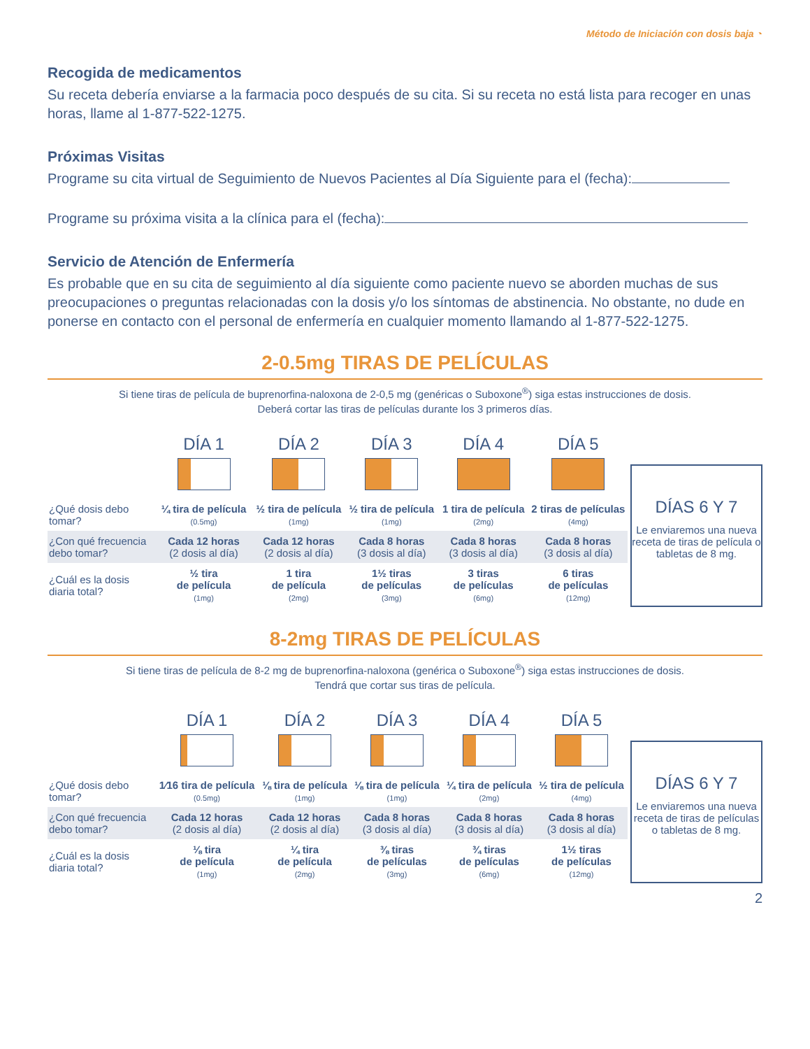Método de Iniciación con dosis baja ◔
Recogida de medicamentos
Su receta debería enviarse a la farmacia poco después de su cita. Si su receta no está lista para recoger en unas horas, llame al 1-877-522-1275.
Próximas Visitas
Programe su cita virtual de Seguimiento de Nuevos Pacientes al Día Siguiente para el (fecha):
Programe su próxima visita a la clínica para el (fecha):
Servicio de Atención de Enfermería
Es probable que en su cita de seguimiento al día siguiente como paciente nuevo se aborden muchas de sus preocupaciones o preguntas relacionadas con la dosis y/o los síntomas de abstinencia. No obstante, no dude en ponerse en contacto con el personal de enfermería en cualquier momento llamando al 1-877-522-1275.
2-0.5mg TIRAS DE PELÍCULAS
Si tiene tiras de película de buprenorfina-naloxona de 2-0,5 mg (genéricas o Suboxone<sup>®</sup>) siga estas instrucciones de dosis.
Deberá cortar las tiras de películas durante los 3 primeros días.
| | DÍA 1 | DÍA 2 | DÍA 3 | DÍA 4 | DÍA 5 |
| --- | --- | --- | --- | --- | --- |
| ¿Qué dosis debo tomar? | ¼ tira de película (0.5mg) | ½ tira de película (1mg) | ½ tira de película (1mg) | 1 tira de película (2mg) | 2 tiras de películas (4mg) |
| ¿Con qué frecuencia debo tomar? | Cada 12 horas (2 dosis al día) | Cada 12 horas (2 dosis al día) | Cada 8 horas (3 dosis al día) | Cada 8 horas (3 dosis al día) | Cada 8 horas (3 dosis al día) |
| ¿Cuál es la dosis diaria total? | ½ tira de película (1mg) | 1 tira de película (2mg) | 1½ tiras de películas (3mg) | 3 tiras de películas (6mg) | 6 tiras de películas (12mg) |
DÍAS 6 Y 7
Le enviaremos una nueva receta de tiras de película o tabletas de 8 mg.
8-2mg TIRAS DE PELÍCULAS
Si tiene tiras de película de 8-2 mg de buprenorfina-naloxona (genérica o Suboxone<sup>®</sup>) siga estas instrucciones de dosis.
Tendrá que cortar sus tiras de película.
| | DÍA 1 | DÍA 2 | DÍA 3 | DÍA 4 | DÍA 5 |
| --- | --- | --- | --- | --- | --- |
| ¿Qué dosis debo tomar? | 1⁄16 tira de película (0.5mg) | ⅛ tira de película (1mg) | ⅛ tira de película (1mg) | ¼ tira de película (2mg) | ½ tira de película (4mg) |
| ¿Con qué frecuencia debo tomar? | Cada 12 horas (2 dosis al día) | Cada 12 horas (2 dosis al día) | Cada 8 horas (3 dosis al día) | Cada 8 horas (3 dosis al día) | Cada 8 horas (3 dosis al día) |
| ¿Cuál es la dosis diaria total? | ⅛ tira de película (1mg) | ¼ tira de película (2mg) | ⅜ tiras de películas (3mg) | ¾ tiras de películas (6mg) | 1½ tiras de películas (12mg) |
DÍAS 6 Y 7
Le enviaremos una nueva receta de tiras de películas o tabletas de 8 mg.
2